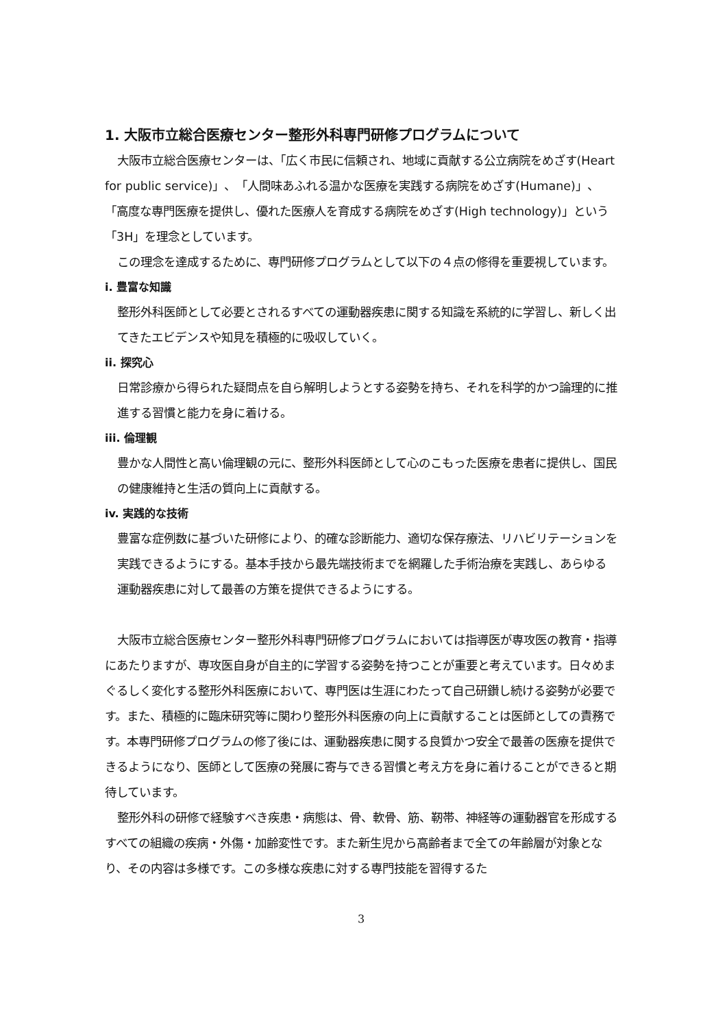1. 大阪市立総合医療センター整形外科専門研修プログラムについて
大阪市立総合医療センターは、「広く市民に信頼され、地域に貢献する公立病院をめざす(Heart for public service)」、「人間味あふれる温かな医療を実践する病院をめざす(Humane)」、「高度な専門医療を提供し、優れた医療人を育成する病院をめざす(High technology)」という「3H」を理念としています。
この理念を達成するために、専門研修プログラムとして以下の４点の修得を重要視しています。
i. 豊富な知識
整形外科医師として必要とされるすべての運動器疾患に関する知識を系統的に学習し、新しく出てきたエビデンスや知見を積極的に吸収していく。
ii. 探究心
日常診療から得られた疑問点を自ら解明しようとする姿勢を持ち、それを科学的かつ論理的に推進する習慣と能力を身に着ける。
iii. 倫理観
豊かな人間性と高い倫理観の元に、整形外科医師として心のこもった医療を患者に提供し、国民の健康維持と生活の質向上に貢献する。
iv. 実践的な技術
豊富な症例数に基づいた研修により、的確な診断能力、適切な保存療法、リハビリテーションを実践できるようにする。基本手技から最先端技術までを網羅した手術治療を実践し、あらゆる運動器疾患に対して最善の方策を提供できるようにする。
大阪市立総合医療センター整形外科専門研修プログラムにおいては指導医が専攻医の教育・指導にあたりますが、専攻医自身が自主的に学習する姿勢を持つことが重要と考えています。日々めまぐるしく変化する整形外科医療において、専門医は生涯にわたって自己研鑚し続ける姿勢が必要です。また、積極的に臨床研究等に関わり整形外科医療の向上に貢献することは医師としての責務です。本専門研修プログラムの修了後には、運動器疾患に関する良質かつ安全で最善の医療を提供できるようになり、医師として医療の発展に寄与できる習慣と考え方を身に着けることができると期待しています。
整形外科の研修で経験すべき疾患・病態は、骨、軟骨、筋、靭帯、神経等の運動器官を形成するすべての組織の疾病・外傷・加齢変性です。また新生児から高齢者まで全ての年齢層が対象となり、その内容は多様です。この多様な疾患に対する専門技能を習得するた
3